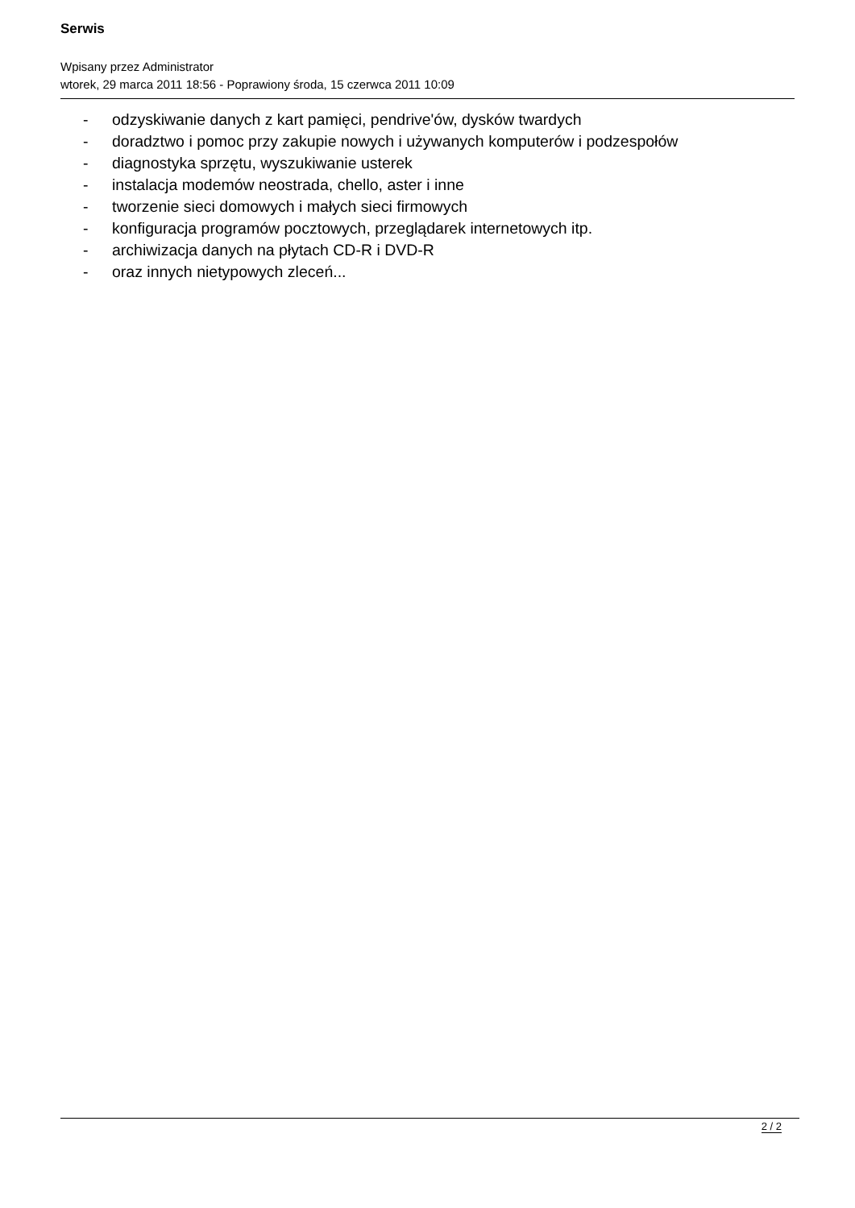Serwis
Wpisany przez Administrator
wtorek, 29 marca 2011 18:56 - Poprawiony środa, 15 czerwca 2011 10:09
- odzyskiwanie danych z kart pamięci, pendrive'ów, dysków twardych
- doradztwo i pomoc przy zakupie nowych i używanych komputerów i podzespołów
- diagnostyka sprzętu, wyszukiwanie usterek
- instalacja modemów neostrada, chello, aster i inne
- tworzenie sieci domowych i małych sieci firmowych
- konfiguracja programów pocztowych, przeglądarek internetowych itp.
- archiwizacja danych na płytach CD-R i DVD-R
- oraz innych nietypowych zleceń...
2 / 2